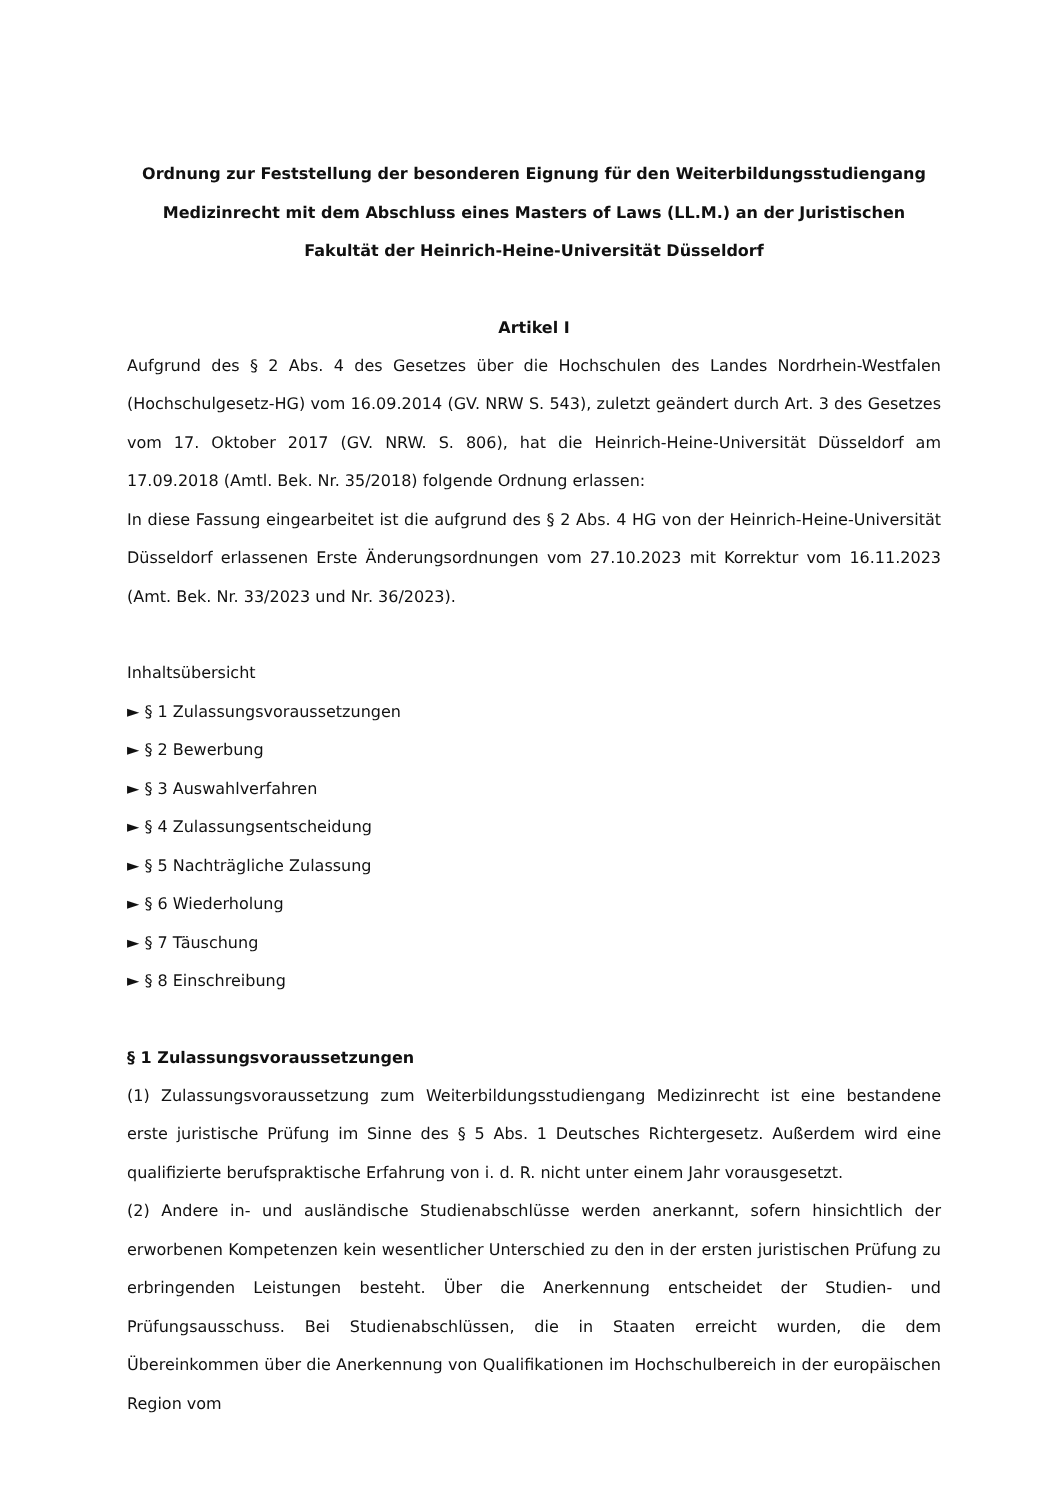Ordnung zur Feststellung der besonderen Eignung für den Weiterbildungsstudiengang Medizinrecht mit dem Abschluss eines Masters of Laws (LL.M.) an der Juristischen Fakultät der Heinrich-Heine-Universität Düsseldorf
Artikel I
Aufgrund des § 2 Abs. 4 des Gesetzes über die Hochschulen des Landes Nordrhein-Westfalen (Hochschulgesetz-HG) vom 16.09.2014 (GV. NRW S. 543), zuletzt geändert durch Art. 3 des Gesetzes vom 17. Oktober 2017 (GV. NRW. S. 806), hat die Heinrich-Heine-Universität Düsseldorf am 17.09.2018 (Amtl. Bek. Nr. 35/2018) folgende Ordnung erlassen:
In diese Fassung eingearbeitet ist die aufgrund des § 2 Abs. 4 HG von der Heinrich-Heine-Universität Düsseldorf erlassenen Erste Änderungsordnungen vom 27.10.2023 mit Korrektur vom 16.11.2023 (Amt. Bek. Nr. 33/2023 und Nr. 36/2023).
Inhaltsübersicht
► § 1 Zulassungsvoraussetzungen
► § 2 Bewerbung
► § 3 Auswahlverfahren
► § 4 Zulassungsentscheidung
► § 5 Nachträgliche Zulassung
► § 6 Wiederholung
► § 7 Täuschung
► § 8 Einschreibung
§ 1 Zulassungsvoraussetzungen
(1) Zulassungsvoraussetzung zum Weiterbildungsstudiengang Medizinrecht ist eine bestandene erste juristische Prüfung im Sinne des § 5 Abs. 1 Deutsches Richtergesetz. Außerdem wird eine qualifizierte berufspraktische Erfahrung von i. d. R. nicht unter einem Jahr vorausgesetzt.
(2) Andere in- und ausländische Studienabschlüsse werden anerkannt, sofern hinsichtlich der erworbenen Kompetenzen kein wesentlicher Unterschied zu den in der ersten juristischen Prüfung zu erbringenden Leistungen besteht. Über die Anerkennung entscheidet der Studien- und Prüfungsausschuss. Bei Studienabschlüssen, die in Staaten erreicht wurden, die dem Übereinkommen über die Anerkennung von Qualifikationen im Hochschulbereich in der europäischen Region vom